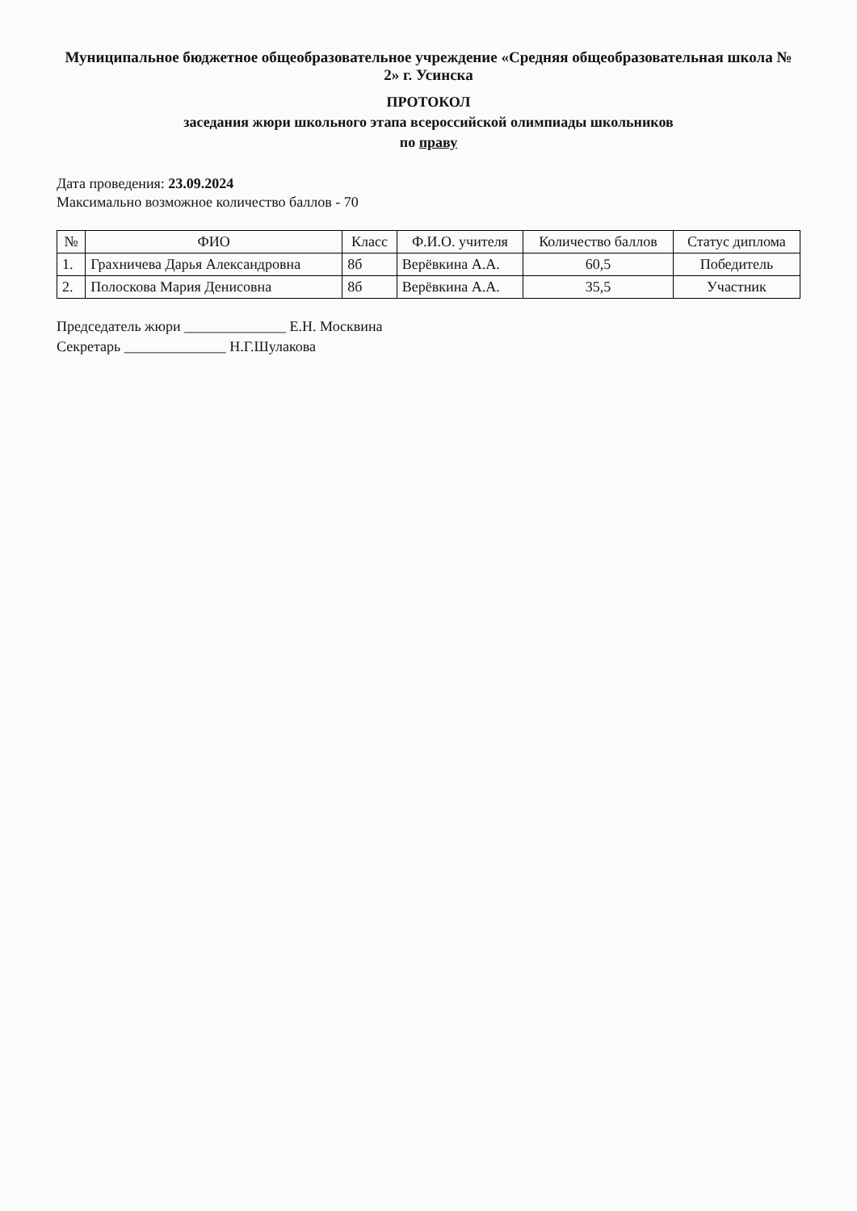Муниципальное бюджетное общеобразовательное учреждение «Средняя общеобразовательная школа № 2» г. Усинска
ПРОТОКОЛ
заседания жюри школьного этапа всероссийской олимпиады школьников
по праву
Дата проведения: 23.09.2024
Максимально возможное количество баллов - 70
| № | ФИО | Класс | Ф.И.О. учителя | Количество баллов | Статус диплома |
| --- | --- | --- | --- | --- | --- |
| 1. | Грахничева Дарья Александровна | 8б | Верёвкина А.А. | 60,5 | Победитель |
| 2. | Полоскова Мария Денисовна | 8б | Верёвкина А.А. | 35,5 | Участник |
Председатель жюри ______________ Е.Н. Москвина
Секретарь ______________ Н.Г.Шулакова